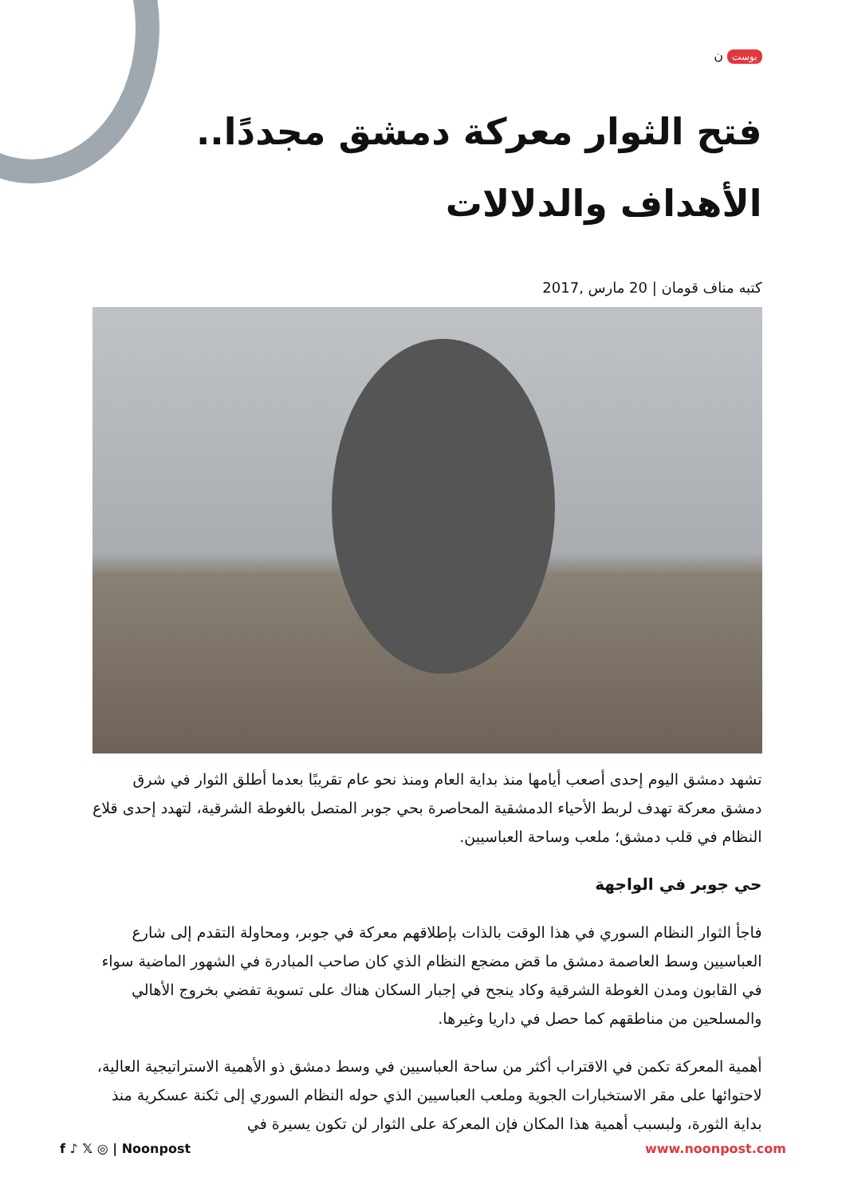بوست ن
فتح الثوار معركة دمشق مجددًا.. الأهداف والدلالات
كتبه مناف قومان | 20 مارس ,2017
تشهد دمشق اليوم إحدى أصعب أيامها منذ بداية العام ومنذ نحو عام تقريبًا بعدما أطلق الثوار في شرق دمشق معركة تهدف لربط الأحياء الدمشقية المحاصرة بحي جوبر المتصل بالغوطة الشرقية، لتهدد إحدى قلاع النظام في قلب دمشق؛ ملعب وساحة العباسيين.
حي جوبر في الواجهة
فاجأ الثوار النظام السوري في هذا الوقت بالذات بإطلاقهم معركة في جوبر، ومحاولة التقدم إلى شارع العباسيين وسط العاصمة دمشق ما قض مضجع النظام الذي كان صاحب المبادرة في الشهور الماضية سواء في القابون ومدن الغوطة الشرقية وكاد ينجح في إجبار السكان هناك على تسوية تفضي بخروج الأهالي والمسلحين من مناطقهم كما حصل في داريا وغيرها.
أهمية المعركة تكمن في الاقتراب أكثر من ساحة العباسيين في وسط دمشق ذو الأهمية الاستراتيجية العالية، لاحتوائها على مقر الاستخبارات الجوية وملعب العباسيين الذي حوله النظام السوري إلى ثكنة عسكرية منذ بداية الثورة، ولبسبب أهمية هذا المكان فإن المعركة على الثوار لن تكون يسيرة في
f ♪ 𝕏 ◎ | Noonpost www.noonpost.com